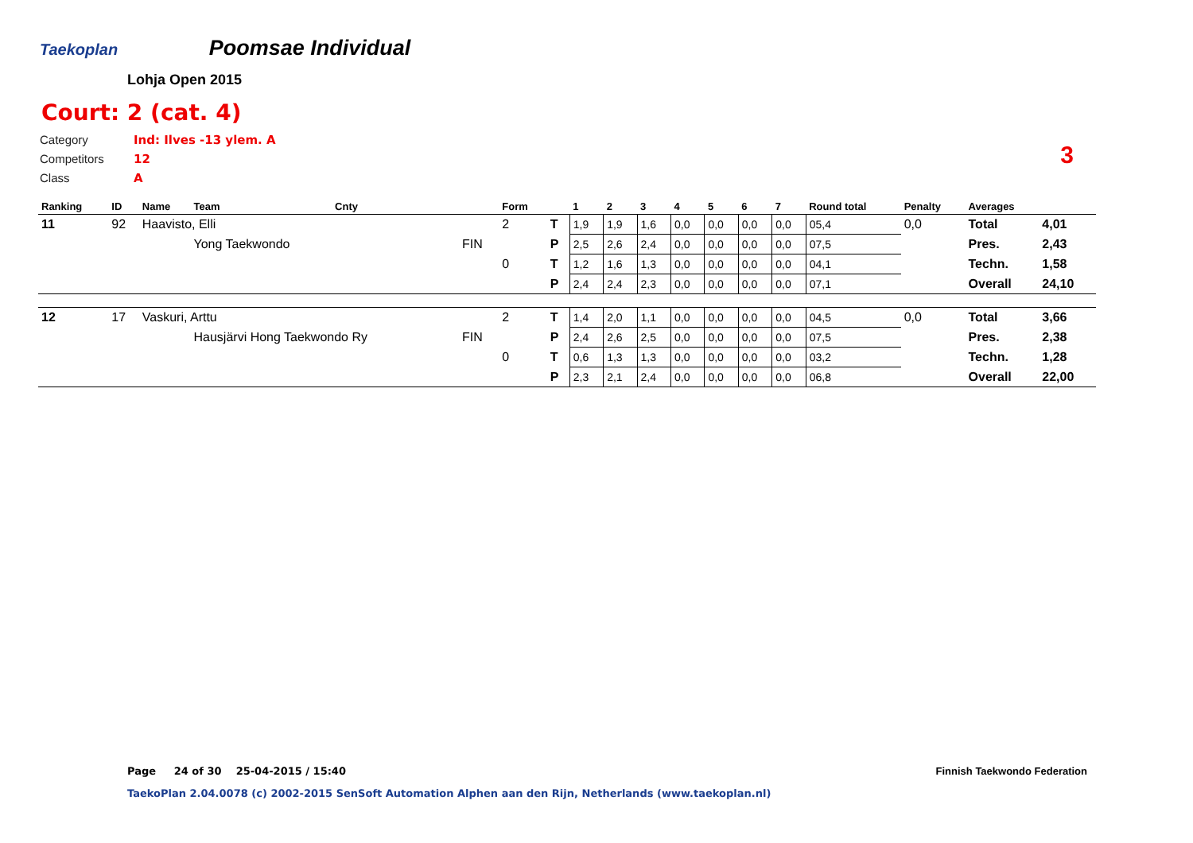Taekoplan
Poomsae Individual
Lohja Open 2015
Court: 2 (cat. 4)
Category Ind: Ilves -13 ylem. A
Competitors 12
Class A
3
| Ranking | ID | Name | Team | Cnty | | Form | | 1 | 2 | 3 | 4 | 5 | 6 | 7 | Round total | Penalty | Averages | |
| --- | --- | --- | --- | --- | --- | --- | --- | --- | --- | --- | --- | --- | --- | --- | --- | --- | --- | --- |
| 11 | 92 | Haavisto, Elli | | | | 2 | T | 1,9 | 1,9 | 1,6 | 0,0 | 0,0 | 0,0 | 0,0 | 05,4 | 0,0 | Total | 4,01 |
| | | | Yong Taekwondo | | FIN | | P | 2,5 | 2,6 | 2,4 | 0,0 | 0,0 | 0,0 | 0,0 | 07,5 | | Pres. | 2,43 |
| | | | | | | 0 | T | 1,2 | 1,6 | 1,3 | 0,0 | 0,0 | 0,0 | 0,0 | 04,1 | | Techn. | 1,58 |
| | | | | | | | P | 2,4 | 2,4 | 2,3 | 0,0 | 0,0 | 0,0 | 0,0 | 07,1 | | Overall | 24,10 |
| 12 | 17 | Vaskuri, Arttu | | | | 2 | T | 1,4 | 2,0 | 1,1 | 0,0 | 0,0 | 0,0 | 0,0 | 04,5 | 0,0 | Total | 3,66 |
| | | | Hausjärvi Hong Taekwondo Ry | | FIN | | P | 2,4 | 2,6 | 2,5 | 0,0 | 0,0 | 0,0 | 0,0 | 07,5 | | Pres. | 2,38 |
| | | | | | | 0 | T | 0,6 | 1,3 | 1,3 | 0,0 | 0,0 | 0,0 | 0,0 | 03,2 | | Techn. | 1,28 |
| | | | | | | | P | 2,3 | 2,1 | 2,4 | 0,0 | 0,0 | 0,0 | 0,0 | 06,8 | | Overall | 22,00 |
Page 24 of 30 25-04-2015 / 15:40
Finnish Taekwondo Federation
TaekoPlan 2.04.0078 (c) 2002-2015 SenSoft Automation Alphen aan den Rijn, Netherlands (www.taekoplan.nl)